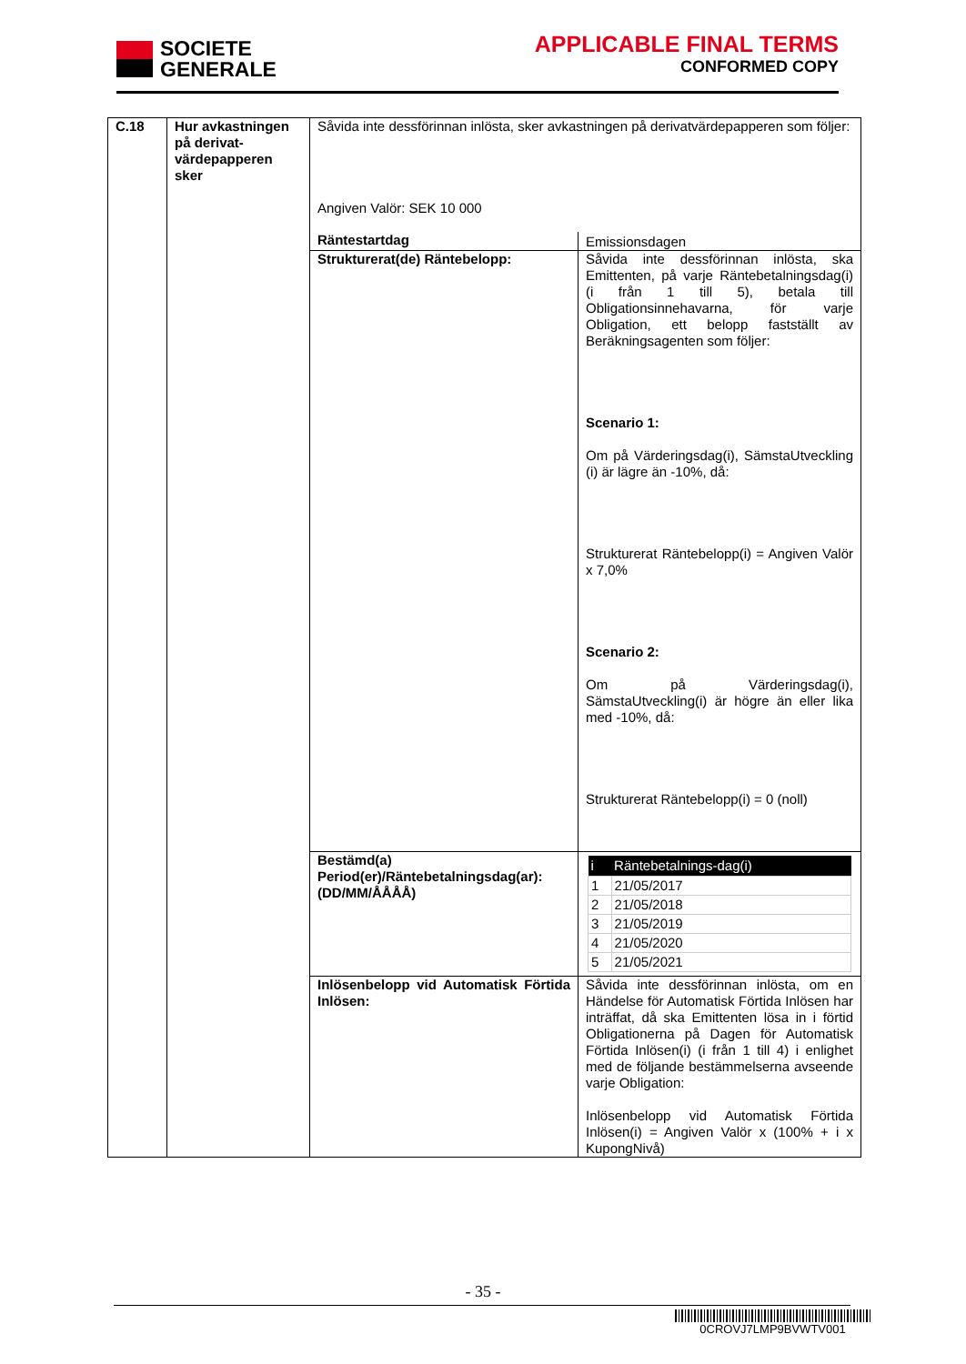SOCIETE
GENERALE
APPLICABLE FINAL TERMS
CONFORMED COPY
| C.18 | Hur avkastningen på derivat-värdepapperen sker | Såvida inte dessförinnan inlösta, sker avkastningen på derivatvärdepapperen som följer: Angiven Valör: SEK 10 000 | |
| | | Räntestartdag | Emissionsdagen |
| | | Strukturerat(de) Räntebelopp: | Såvida inte dessförinnan inlösta, ska Emittenten, på varje Räntebetalningsdag(i) (i från 1 till 5), betala till Obligationsinnehavarna, för varje Obligation, ett belopp fastställt av Beräkningsagenten som följer: Scenario 1: Om på Värderingsdag(i), SämstaUtveckling (i) är lägre än -10%, då: Strukturerat Räntebelopp(i) = Angiven Valör x 7,0% Scenario 2: Om på Värderingsdag(i), SämstaUtveckling(i) är högre än eller lika med -10%, då: Strukturerat Räntebelopp(i) = 0 (noll) |
| | | Bestämd(a) Period(er)/Räntebetalningsdag(ar): (DD/MM/ÅÅÅÅ) | / i / Räntebetalnings-dag(i) / / --- / --- / / 1 / 21/05/2017 / / 2 / 21/05/2018 / / 3 / 21/05/2019 / / 4 / 21/05/2020 / / 5 / 21/05/2021 / |
| | | Inlösenbelopp vid Automatisk Förtida Inlösen: | Såvida inte dessförinnan inlösta, om en Händelse för Automatisk Förtida Inlösen har inträffat, då ska Emittenten lösa in i förtid Obligationerna på Dagen för Automatisk Förtida Inlösen(i) (i från 1 till 4) i enlighet med de följande bestämmelserna avseende varje Obligation: Inlösenbelopp vid Automatisk Förtida Inlösen(i) = Angiven Valör x (100% + i x KupongNivå) |
- 35 -
0CROVJ7LMP9BVWTV001